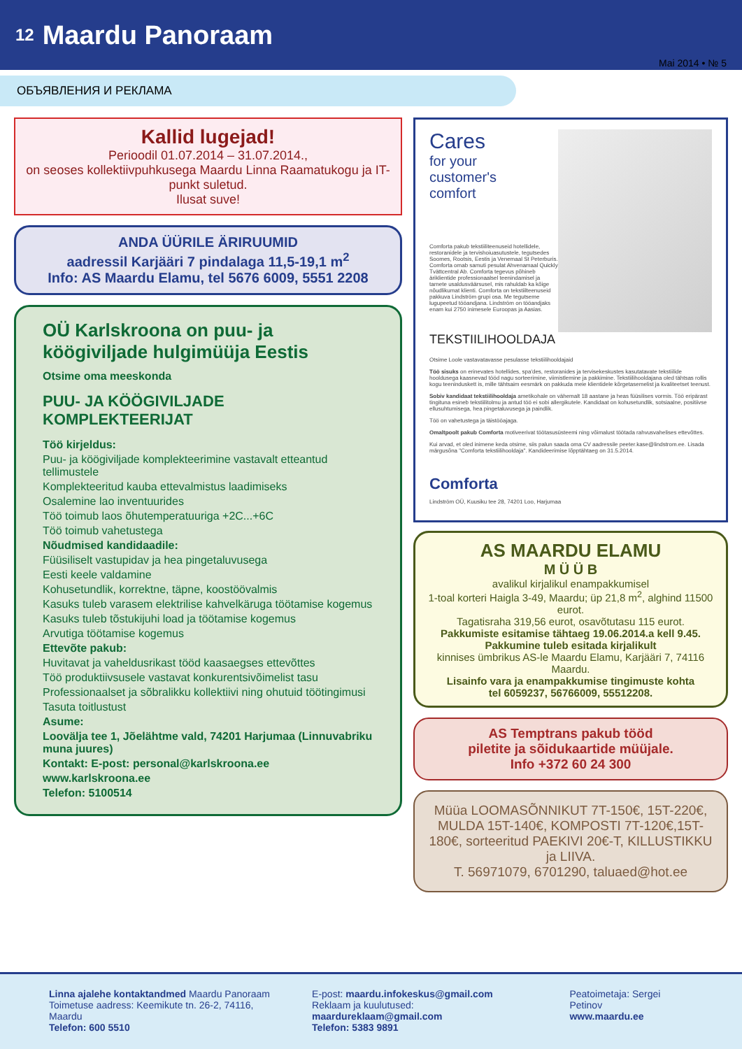12 Maardu Panoraam
Mai 2014 • № 5
ОБЪЯВЛЕНИЯ И РЕКЛАМА
Kallid lugejad!
Perioodil 01.07.2014 – 31.07.2014.,
on seoses kollektiivpuhkusega Maardu Linna Raamatukogu ja IT-punkt suletud.
Ilusat suve!
ANDA ÜÜRILE ÄRIRUUMID
aadressil Karjääri 7 pindalaga 11,5-19,1 m<sup>2</sup>
Info: AS Maardu Elamu, tel 5676 6009, 5551 2208
OÜ Karlskroona on puu- ja köögiviljade hulgimüüja Eestis
Otsime oma meeskonda
PUU- JA KÖÖGIVILJADE KOMPLEKTEERIJAT
Töö kirjeldus:
Puu- ja köögiviljade komplekteerimine vastavalt etteantud tellimustele
Komplekteeritud kauba ettevalmistus laadimiseks
Osalemine lao inventuurides
Töö toimub laos õhutemperatuuriga +2C...+6C
Töö toimub vahetustega
Nõudmised kandidaadile:
Füüsiliselt vastupidav ja hea pingetaluvusega
Eesti keele valdamine
Kohusetundlik, korrektne, täpne, koostöövalmis
Kasuks tuleb varasem elektrilise kahvelkäruga töötamise kogemus
Kasuks tuleb tõstukijuhi load ja töötamise kogemus
Arvutiga töötamise kogemus
Ettevõte pakub:
Huvitavat ja vaheldusrikast tööd kaasaegses ettevõttes
Töö produktiivsusele vastavat konkurentsivõimelist tasu
Professionaalset ja sõbralikku kollektiivi ning ohutuid töötingimusi
Tasuta toitlustust
Asume:
Loovälja tee 1, Jõelähtme vald, 74201 Harjumaa (Linnuvabriku muna juures)
Kontakt: E-post: personal@karlskroona.ee
www.karlskroona.ee
Telefon: 5100514
Cares
for your
customer's
comfort
Comforta pakub tekstiiliteenuseid hotellidele, restoranidele ja tervishoiuasutustele, tegutsedes Soomes, Rootsis, Eestis ja Venemaal St Peterburis. Comforta omab samuti pesulat Ahvenamaal Quickly Tvättcentral Ab. Comforta tegevus põhineb äriklientide professionaalsel teenindamisel ja tarnete usaldusväärsusel, mis rahuldab ka kõige nõudlikumat klienti. Comforta on tekstiilteenuseid pakkuva Lindström grupi osa. Me tegutseme lugupeetud tööandjana. Lindström on tööandjaks enam kui 2750 inimesele Euroopas ja Aasias.
TEKSTIILIHOOLDAJA
Otsime Loole vastavatavasse pesulasse tekstiilihooldajaid
Töö sisuks on erinevates hotellides, spa'des, restoranides ja tervisekeskustes kasutatavate tekstiilide hooldusega kaasnevad tööd nagu sorteerimine, viimistlemine ja pakkimine. Tekstiilihooldajana oled tähtsas rollis kogu teeninduskett is, mille tähtsaim eesmärk on pakkuda meie klientidele kõrgetasemelist ja kvaliteetset teenust.
Sobiv kandidaat tekstiilihooldaja ametikohale on vähemalt 18 aastane ja heas füüsilises vormis. Töö eripärast tingituna esineb tekstiilitolmu ja antud töö ei sobi allergikutele. Kandidaat on kohusetundlik, sotsiaalne, positiivse ellusuhtumisega, hea pingetaluvusega ja paindlik.
Töö on vahetustega ja täistööajaga.
Omaltpoolt pakub Comforta motiveerivat töötasusüsteemi ning võimalust töötada rahvusvahelises ettevõttes.
Kui arvad, et oled inimene keda otsime, siis palun saada oma CV aadressile peeter.kase@lindstrom.ee. Lisada märgusõna "Comforta tekstiilihooldaja". Kandideerimise lõpptähtaeg on 31.5.2014.
Comforta
Lindström OÜ, Kuusiku tee 28, 74201 Loo, Harjumaa
AS MAARDU ELAMU
M Ü Ü B
avalikul kirjalikul enampakkumisel
1-toal korteri Haigla 3-49, Maardu; üp 21,8 m<sup>2</sup>, alghind 11500 eurot.
Tagatisraha 319,56 eurot, osavõtutasu 115 eurot.
Pakkumiste esitamise tähtaeg 19.06.2014.a kell 9.45.
Pakkumine tuleb esitada kirjalikult
kinnises ümbrikus AS-le Maardu Elamu, Karjääri 7, 74116 Maardu.
Lisainfo vara ja enampakkumise tingimuste kohta
tel 6059237, 56766009, 55512208.
AS Temptrans pakub tööd
piletite ja sõidukaartide müüjale.
Info +372 60 24 300
Müüa LOOMASÕNNIKUT 7T-150€, 15T-220€, MULDA 15T-140€, KOMPOSTI 7T-120€,15T-180€, sorteeritud PAEKIVI 20€-T, KILLUSTIKKU ja LIIVA.
T. 56971079, 6701290, taluaed@hot.ee
Linna ajalehe kontaktandmed Maardu Panoraam
Toimetuse aadress: Keemikute tn. 26-2, 74116, Maardu
Telefon: 600 5510
E-post: maardu.infokeskus@gmail.com
Reklaam ja kuulutused: maardureklaam@gmail.com
Telefon: 5383 9891
Peatoimetaja: Sergei Petinov
www.maardu.ee